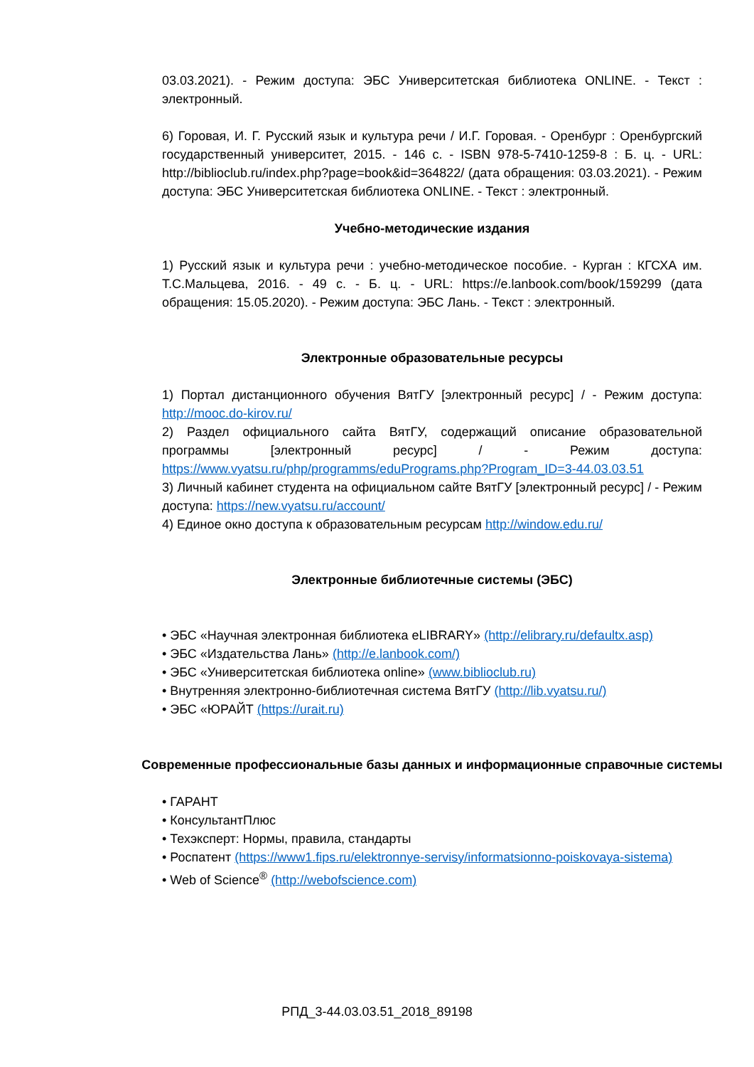03.03.2021). - Режим доступа: ЭБС Университетская библиотека ONLINE. - Текст : электронный.
6) Горовая, И. Г. Русский язык и культура речи / И.Г. Горовая. - Оренбург : Оренбургский государственный университет, 2015. - 146 с. - ISBN 978-5-7410-1259-8 : Б. ц. - URL: http://biblioclub.ru/index.php?page=book&id=364822/ (дата обращения: 03.03.2021). - Режим доступа: ЭБС Университетская библиотека ONLINE. - Текст : электронный.
Учебно-методические издания
1) Русский язык и культура речи : учебно-методическое пособие. - Курган : КГСХА им. Т.С.Мальцева, 2016. - 49 с. - Б. ц. - URL: https://e.lanbook.com/book/159299 (дата обращения: 15.05.2020). - Режим доступа: ЭБС Лань. - Текст : электронный.
Электронные образовательные ресурсы
1) Портал дистанционного обучения ВятГУ [электронный ресурс] / - Режим доступа: http://mooc.do-kirov.ru/
2) Раздел официального сайта ВятГУ, содержащий описание образовательной программы [электронный ресурс] / - Режим доступа: https://www.vyatsu.ru/php/programms/eduPrograms.php?Program_ID=3-44.03.03.51
3) Личный кабинет студента на официальном сайте ВятГУ [электронный ресурс] / - Режим доступа: https://new.vyatsu.ru/account/
4) Единое окно доступа к образовательным ресурсам http://window.edu.ru/
Электронные библиотечные системы (ЭБС)
• ЭБС «Научная электронная библиотека eLIBRARY» (http://elibrary.ru/defaultx.asp)
• ЭБС «Издательства Лань» (http://e.lanbook.com/)
• ЭБС «Университетская библиотека online» (www.biblioclub.ru)
• Внутренняя электронно-библиотечная система ВятГУ (http://lib.vyatsu.ru/)
• ЭБС «ЮРАЙТ (https://urait.ru)
Современные профессиональные базы данных и информационные справочные системы
• ГАРАНТ
• КонсультантПлюс
• Техэксперт: Нормы, правила, стандарты
• Роспатент (https://www1.fips.ru/elektronnye-servisy/informatsionno-poiskovaya-sistema)
• Web of Science<sup>®</sup> (http://webofscience.com)
РПД_3-44.03.03.51_2018_89198